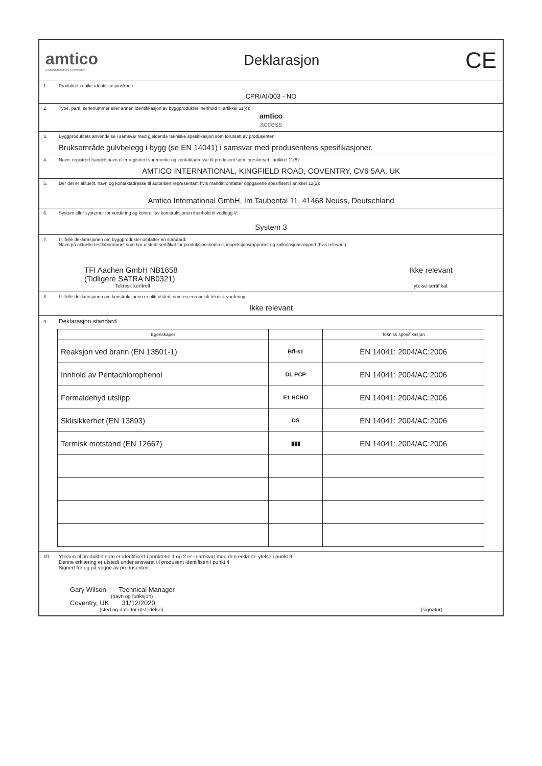amtico
A MANNINGTON COMPANY
Deklarasjon
CE
1. Produktets unike identifikasjonskode:
CPR/AI/003 - NO
2. Type, parti, serienummer eller annen identifikasjon av byggprodukter ihenhold til artikkel 11(4):
amtico
access
3. Byggproduktets anvendelse i samsvar med gjeldende tekniske spesifikasjon som forutsatt av produsenten:
Bruksområde gulvbelegg i bygg (se EN 14041) i samsvar med produsentens spesifikasjoner.
4. Navn, registrert handelsnavn eller registrert varemerke og kontaktadresse til produsent som foreskrevet i artikkel 11(5):
AMTICO INTERNATIONAL, KINGFIELD ROAD, COVENTRY, CV6 5AA, UK
5. Der det er aktuellt, navn og kontaktadresse til autorisert representant hvis mandat omfatter oppgavene spesifisert i artikkel 12(2):
Amtico International GmbH, Im Taubental 11, 41468 Neuss, Deutschland
6. System eller systemer for vurdering og kontroll av konstruksjonen ihenhold til vedlegg V:
System 3
7. I tilfelle deklarasjonen om byggprodukter omfatter en standard:
Navn på aktuelle testlaboratoriet som har utstedt sertifikat for produksjonskontroll, inspeksjonsrapporter og kalkulasjonsrapport (hvis relevant).
TFI Aachen GmbH NB1658
(Tidligere SATRA NB0321)
Ikke relevant
Teknisk kontroll ytelse sertifikat
8. I tilfelle deklarasjonen om konstruksjonen er blitt utstedt som en europeisk teknisk vurdering:
Ikke relevant
9. Deklarasjon standard
| Egenskaper | | Teknisk spesifikasjon |
| --- | --- | --- |
| Reaksjon ved brann (EN 13501-1) | Bfl-s1 | EN 14041: 2004/AC:2006 |
| Innhold av Pentachlorophenol | DL PCP | EN 14041: 2004/AC:2006 |
| Formaldehyd utslipp | E1 HCHO | EN 14041: 2004/AC:2006 |
| Sklisikkerhet (EN 13893) | DS | EN 14041: 2004/AC:2006 |
| Termisk motstand (EN 12667) | ▮▮▮ | EN 14041: 2004/AC:2006 |
10. Ytelsen til produktet som er identifisert i punktene 1 og 2 er i samsvar med den erklærte ytelse i punkt 9.
Denne erklæring er utstedt under ansvaret til produsent identifisert i punkt 4
Signert for og på vegne av produsenten:
Gary Wilson Technical Manager
(navn og funksjon)
Coventry, UK 31/12/2020
(sted og dato for utstedelse) (signatur)